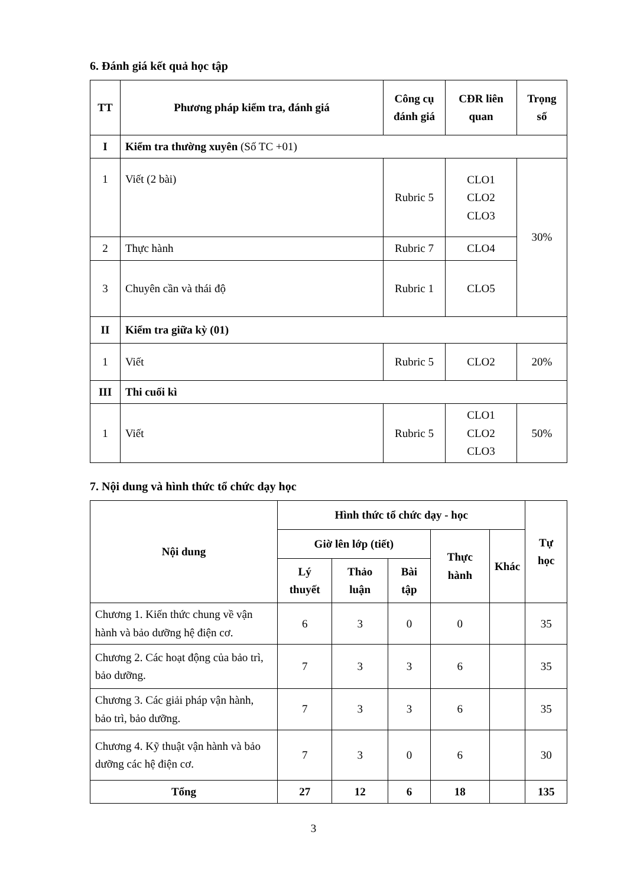6. Đánh giá kết quả học tập
| TT | Phương pháp kiểm tra, đánh giá | Công cụ đánh giá | CĐR liên quan | Trọng số |
| --- | --- | --- | --- | --- |
| I | Kiểm tra thường xuyên (Số TC +01) | | | |
| 1 | Viết (2 bài) | Rubric 5 | CLO1 CLO2 CLO3 | 30% |
| 2 | Thực hành | Rubric 7 | CLO4 | |
| 3 | Chuyên cần và thái độ | Rubric 1 | CLO5 | |
| II | Kiểm tra giữa kỳ (01) | | | |
| 1 | Viết | Rubric 5 | CLO2 | 20% |
| III | Thi cuối kì | | | |
| 1 | Viết | Rubric 5 | CLO1 CLO2 CLO3 | 50% |
7. Nội dung và hình thức tổ chức dạy học
| Nội dung | Hình thức tổ chức dạy - học | | | | | Tự học |
| --- | --- | --- | --- | --- | --- | --- |
| | Giờ lên lớp (tiết) | | | Thực hành | Khác | |
| | Lý thuyết | Thảo luận | Bài tập | | | |
| Chương 1. Kiến thức chung về vận hành và bảo dưỡng hệ điện cơ. | 6 | 3 | 0 | 0 | | 35 |
| Chương 2. Các hoạt động của bảo trì, bảo dưỡng. | 7 | 3 | 3 | 6 | | 35 |
| Chương 3. Các giải pháp vận hành, bảo trì, bảo dưỡng. | 7 | 3 | 3 | 6 | | 35 |
| Chương 4. Kỹ thuật vận hành và bảo dưỡng các hệ điện cơ. | 7 | 3 | 0 | 6 | | 30 |
| Tổng | 27 | 12 | 6 | 18 | | 135 |
3